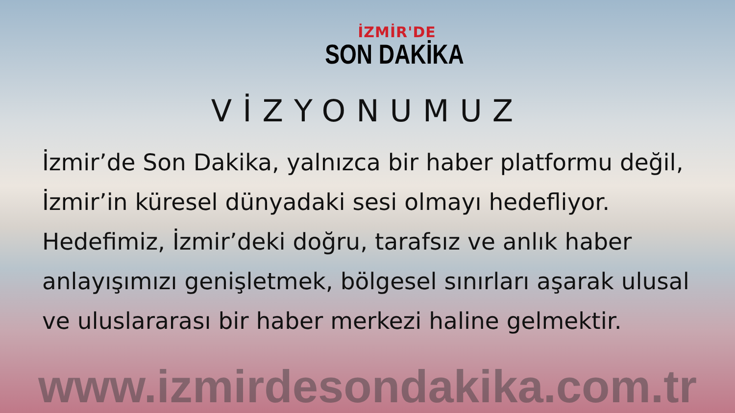İZMİR'DE
SON DAKİKA
VİZYONUMUZ
İzmir’de Son Dakika, yalnızca bir haber platformu değil, İzmir’in küresel dünyadaki sesi olmayı hedefliyor. Hedefimiz, İzmir’deki doğru, tarafsız ve anlık haber anlayışımızı genişletmek, bölgesel sınırları aşarak ulusal ve uluslararası bir haber merkezi haline gelmektir.
www.izmirdesondakika.com.tr